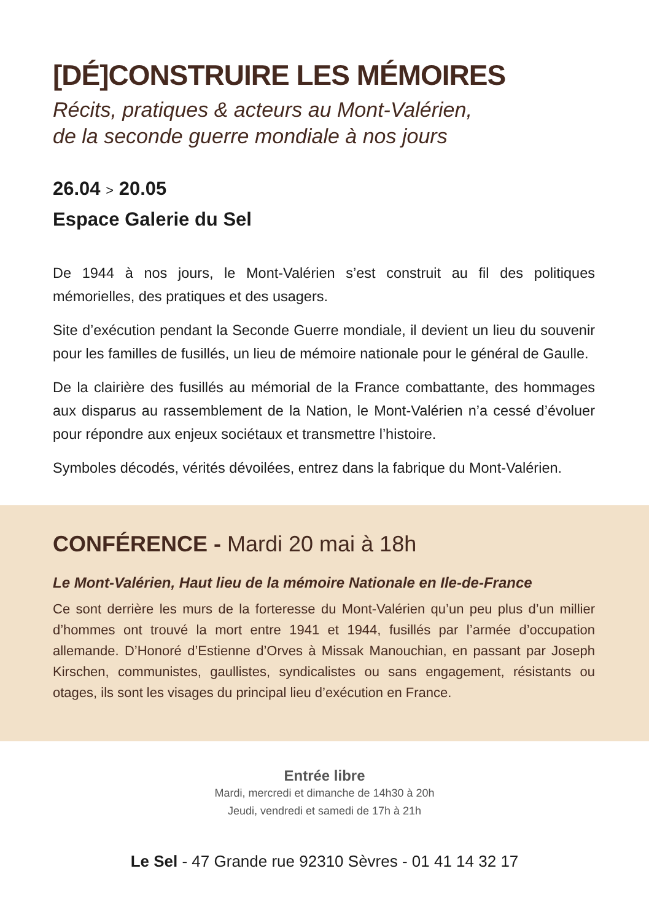[DÉ]CONSTRUIRE LES MÉMOIRES
Récits, pratiques & acteurs au Mont-Valérien,
de la seconde guerre mondiale à nos jours
26.04 > 20.05
Espace Galerie du Sel
De 1944 à nos jours, le Mont-Valérien s’est construit au fil des politiques mémorielles, des pratiques et des usagers.
Site d’exécution pendant la Seconde Guerre mondiale, il devient un lieu du souvenir pour les familles de fusillés, un lieu de mémoire nationale pour le général de Gaulle.
De la clairière des fusillés au mémorial de la France combattante, des hommages aux disparus au rassemblement de la Nation, le Mont-Valérien n’a cessé d’évoluer pour répondre aux enjeux sociétaux et transmettre l’histoire.
Symboles décodés, vérités dévoilées, entrez dans la fabrique du Mont-Valérien.
CONFÉRENCE - Mardi 20 mai à 18h
Le Mont-Valérien, Haut lieu de la mémoire Nationale en Ile-de-France
Ce sont derrière les murs de la forteresse du Mont-Valérien qu’un peu plus d’un millier d’hommes ont trouvé la mort entre 1941 et 1944, fusillés par l’armée d’occupation allemande. D’Honoré d’Estienne d’Orves à Missak Manouchian, en passant par Joseph Kirschen, communistes, gaullistes, syndicalistes ou sans engagement, résistants ou otages, ils sont les visages du principal lieu d’exécution en France.
Entrée libre
Mardi, mercredi et dimanche de 14h30 à 20h
Jeudi, vendredi et samedi de 17h à 21h
Le Sel - 47 Grande rue 92310 Sèvres - 01 41 14 32 17